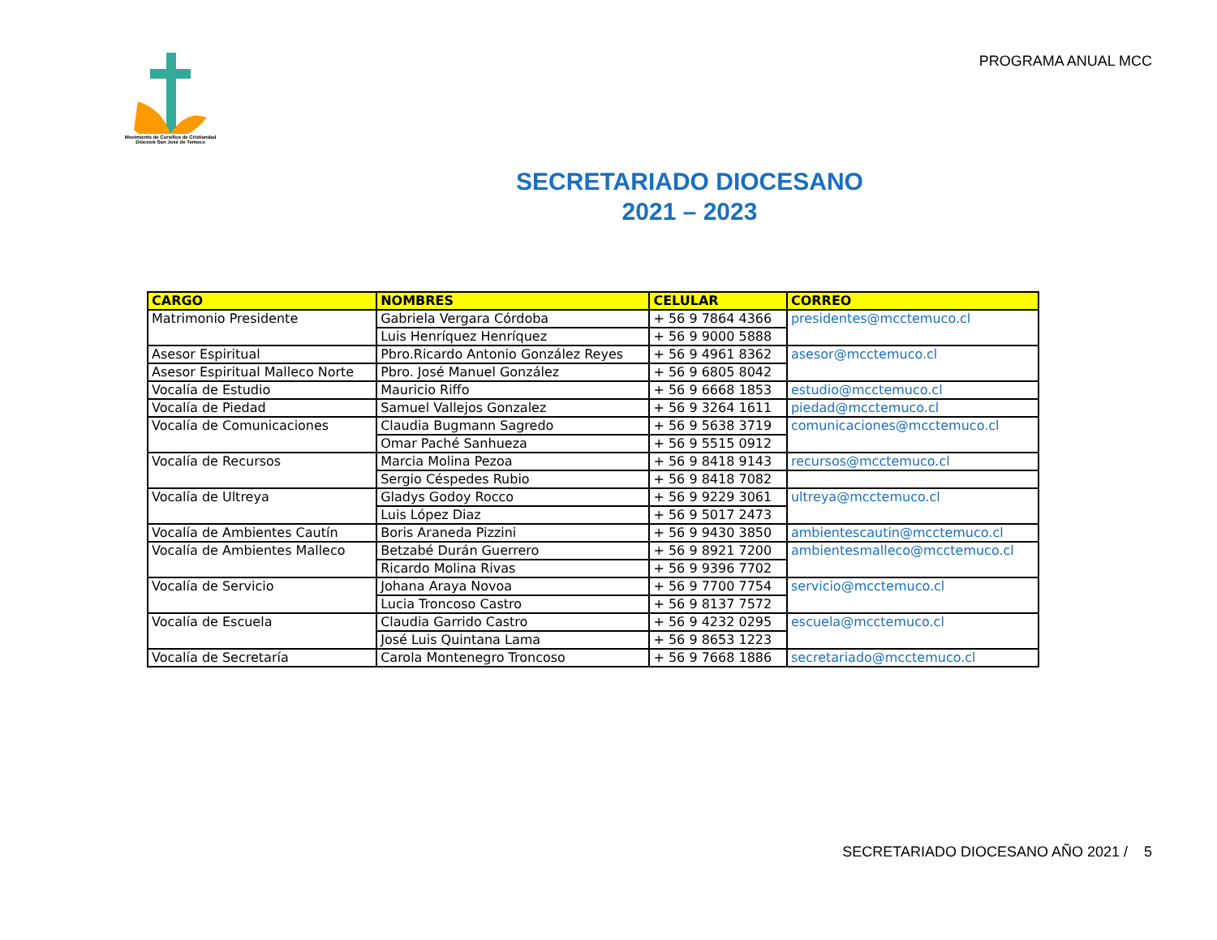Movimiento de Cursillos de Cristiandad
Diócesis San José de Temuco
PROGRAMA ANUAL MCC
SECRETARIADO DIOCESANO
2021 – 2023
| CARGO | NOMBRES | CELULAR | CORREO |
| --- | --- | --- | --- |
| Matrimonio Presidente | Gabriela Vergara Córdoba | + 56 9 7864 4366 | presidentes@mcctemuco.cl |
| | Luis Henríquez Henríquez | + 56 9 9000 5888 | |
| Asesor Espiritual | Pbro.Ricardo Antonio González Reyes | + 56 9 4961 8362 | asesor@mcctemuco.cl |
| Asesor Espiritual Malleco Norte | Pbro. José Manuel González | + 56 9 6805 8042 | |
| Vocalía de Estudio | Mauricio Riffo | + 56 9 6668 1853 | estudio@mcctemuco.cl |
| Vocalía de Piedad | Samuel Vallejos Gonzalez | + 56 9 3264 1611 | piedad@mcctemuco.cl |
| Vocalía de Comunicaciones | Claudia Bugmann Sagredo | + 56 9 5638 3719 | comunicaciones@mcctemuco.cl |
| | Omar Paché Sanhueza | + 56 9 5515 0912 | |
| Vocalía de Recursos | Marcia Molina Pezoa | + 56 9 8418 9143 | recursos@mcctemuco.cl |
| | Sergio Céspedes Rubio | + 56 9 8418 7082 | |
| Vocalía de Ultreya | Gladys Godoy Rocco | + 56 9 9229 3061 | ultreya@mcctemuco.cl |
| | Luis López Diaz | + 56 9 5017 2473 | |
| Vocalía de Ambientes Cautín | Boris Araneda Pizzini | + 56 9 9430 3850 | ambientescautin@mcctemuco.cl |
| Vocalía de Ambientes Malleco | Betzabé Durán Guerrero | + 56 9 8921 7200 | ambientesmalleco@mcctemuco.cl |
| | Ricardo Molina Rivas | + 56 9 9396 7702 | |
| Vocalía de Servicio | Johana Araya Novoa | + 56 9 7700 7754 | servicio@mcctemuco.cl |
| | Lucia Troncoso Castro | + 56 9 8137 7572 | |
| Vocalía de Escuela | Claudia Garrido Castro | + 56 9 4232 0295 | escuela@mcctemuco.cl |
| | José Luis Quintana Lama | + 56 9 8653 1223 | |
| Vocalía de Secretaría | Carola Montenegro Troncoso | + 56 9 7668 1886 | secretariado@mcctemuco.cl |
SECRETARIADO DIOCESANO AÑO 2021 / 5